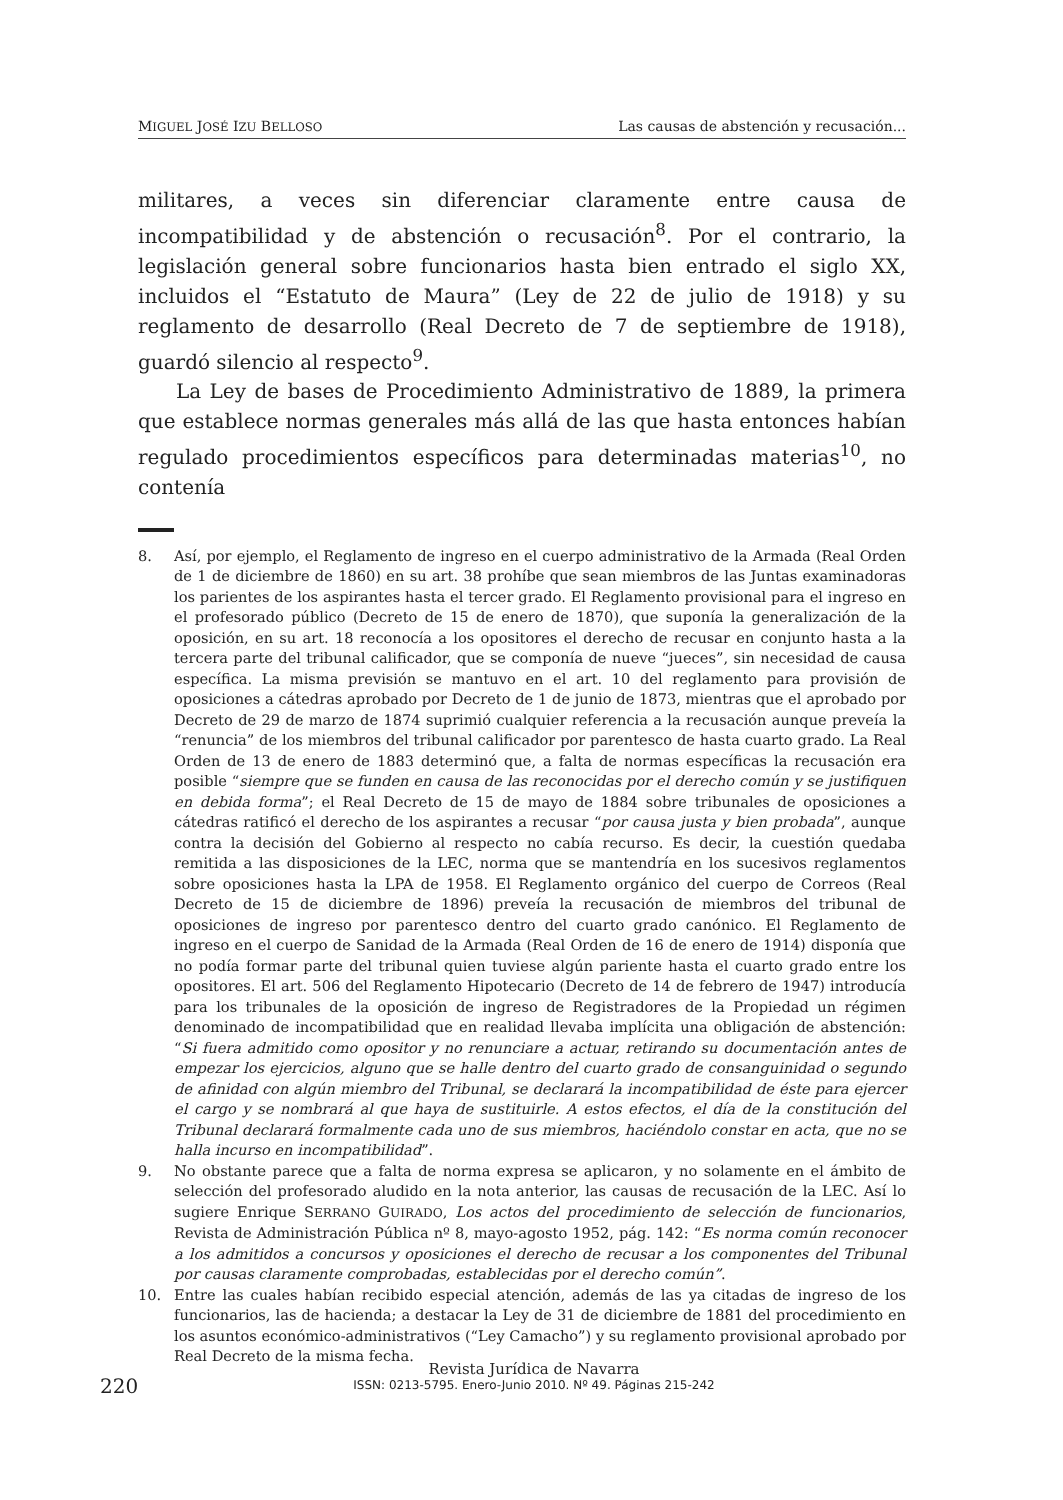MIGUEL JOSÉ IZU BELLOSO Las causas de abstención y recusación...
militares, a veces sin diferenciar claramente entre causa de incompatibilidad y de abstención o recusación<sup>8</sup>. Por el contrario, la legislación general sobre funcionarios hasta bien entrado el siglo XX, incluidos el “Estatuto de Maura” (Ley de 22 de julio de 1918) y su reglamento de desarrollo (Real Decreto de 7 de septiembre de 1918), guardó silencio al respecto<sup>9</sup>.
La Ley de bases de Procedimiento Administrativo de 1889, la primera que establece normas generales más allá de las que hasta entonces habían regulado procedimientos específicos para determinadas materias<sup>10</sup>, no contenía
8. Así, por ejemplo, el Reglamento de ingreso en el cuerpo administrativo de la Armada (Real Orden de 1 de diciembre de 1860) en su art. 38 prohíbe que sean miembros de las Juntas examinadoras los parientes de los aspirantes hasta el tercer grado. El Reglamento provisional para el ingreso en el profesorado público (Decreto de 15 de enero de 1870), que suponía la generalización de la oposición, en su art. 18 reconocía a los opositores el derecho de recusar en conjunto hasta a la tercera parte del tribunal calificador, que se componía de nueve “jueces”, sin necesidad de causa específica. La misma previsión se mantuvo en el art. 10 del reglamento para provisión de oposiciones a cátedras aprobado por Decreto de 1 de junio de 1873, mientras que el aprobado por Decreto de 29 de marzo de 1874 suprimió cualquier referencia a la recusación aunque preveía la “renuncia” de los miembros del tribunal calificador por parentesco de hasta cuarto grado. La Real Orden de 13 de enero de 1883 determinó que, a falta de normas específicas la recusación era posible “siempre que se funden en causa de las reconocidas por el derecho común y se justifiquen en debida forma”; el Real Decreto de 15 de mayo de 1884 sobre tribunales de oposiciones a cátedras ratificó el derecho de los aspirantes a recusar “por causa justa y bien probada”, aunque contra la decisión del Gobierno al respecto no cabía recurso. Es decir, la cuestión quedaba remitida a las disposiciones de la LEC, norma que se mantendría en los sucesivos reglamentos sobre oposiciones hasta la LPA de 1958. El Reglamento orgánico del cuerpo de Correos (Real Decreto de 15 de diciembre de 1896) preveía la recusación de miembros del tribunal de oposiciones de ingreso por parentesco dentro del cuarto grado canónico. El Reglamento de ingreso en el cuerpo de Sanidad de la Armada (Real Orden de 16 de enero de 1914) disponía que no podía formar parte del tribunal quien tuviese algún pariente hasta el cuarto grado entre los opositores. El art. 506 del Reglamento Hipotecario (Decreto de 14 de febrero de 1947) introducía para los tribunales de la oposición de ingreso de Registradores de la Propiedad un régimen denominado de incompatibilidad que en realidad llevaba implícita una obligación de abstención: “Si fuera admitido como opositor y no renunciare a actuar, retirando su documentación antes de empezar los ejercicios, alguno que se halle dentro del cuarto grado de consanguinidad o segundo de afinidad con algún miembro del Tribunal, se declarará la incompatibilidad de éste para ejercer el cargo y se nombrará al que haya de sustituirle. A estos efectos, el día de la constitución del Tribunal declarará formalmente cada uno de sus miembros, haciéndolo constar en acta, que no se halla incurso en incompatibilidad”.
9. No obstante parece que a falta de norma expresa se aplicaron, y no solamente en el ámbito de selección del profesorado aludido en la nota anterior, las causas de recusación de la LEC. Así lo sugiere Enrique SERRANO GUIRADO, Los actos del procedimiento de selección de funcionarios, Revista de Administración Pública nº 8, mayo-agosto 1952, pág. 142: “Es norma común reconocer a los admitidos a concursos y oposiciones el derecho de recusar a los componentes del Tribunal por causas claramente comprobadas, establecidas por el derecho común”.
10. Entre las cuales habían recibido especial atención, además de las ya citadas de ingreso de los funcionarios, las de hacienda; a destacar la Ley de 31 de diciembre de 1881 del procedimiento en los asuntos económico-administrativos (“Ley Camacho”) y su reglamento provisional aprobado por Real Decreto de la misma fecha.
220
Revista Jurídica de Navarra
ISSN: 0213-5795. Enero-Junio 2010. Nº 49. Páginas 215-242